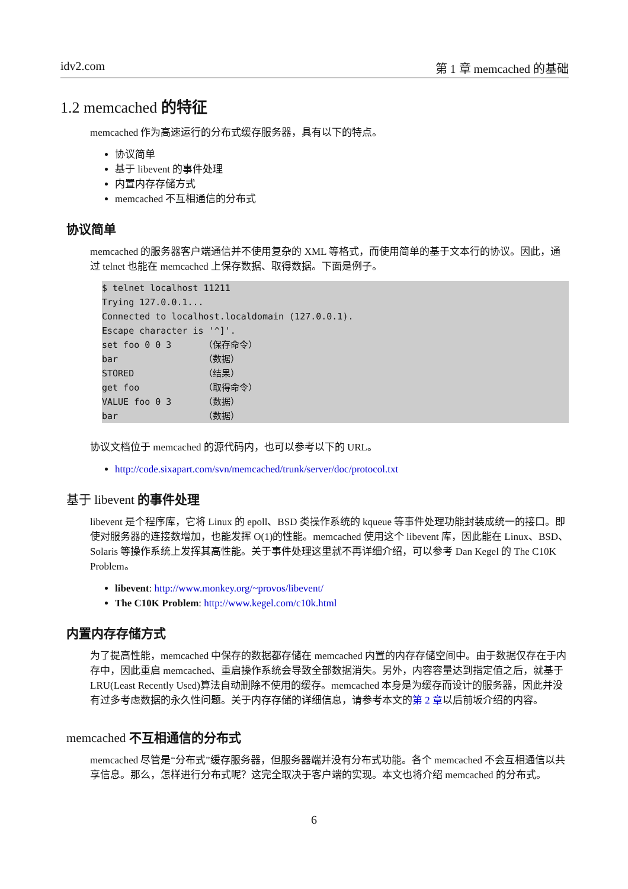idv2.com 第 1 章 memcached 的基础
1.2 memcached 的特征
memcached 作为高速运行的分布式缓存服务器，具有以下的特点。
协议简单
基于 libevent 的事件处理
内置内存存储方式
memcached 不互相通信的分布式
协议简单
memcached 的服务器客户端通信并不使用复杂的 XML 等格式，而使用简单的基于文本行的协议。因此，通过 telnet 也能在 memcached 上保存数据、取得数据。下面是例子。
$ telnet localhost 11211
Trying 127.0.0.1...
Connected to localhost.localdomain (127.0.0.1).
Escape character is '^]'.
set foo 0 0 3      （保存命令）
bar                （数据）
STORED             （结果）
get foo            （取得命令）
VALUE foo 0 3      （数据）
bar                （数据）
协议文档位于 memcached 的源代码内，也可以参考以下的 URL。
http://code.sixapart.com/svn/memcached/trunk/server/doc/protocol.txt
基于 libevent 的事件处理
libevent 是个程序库，它将 Linux 的 epoll、BSD 类操作系统的 kqueue 等事件处理功能封装成统一的接口。即使对服务器的连接数增加，也能发挥 O(1)的性能。memcached 使用这个 libevent 库，因此能在 Linux、BSD、Solaris 等操作系统上发挥其高性能。关于事件处理这里就不再详细介绍，可以参考 Dan Kegel 的 The C10K Problem。
libevent: http://www.monkey.org/~provos/libevent/
The C10K Problem: http://www.kegel.com/c10k.html
内置内存存储方式
为了提高性能，memcached 中保存的数据都存储在 memcached 内置的内存存储空间中。由于数据仅存在于内存中，因此重启 memcached、重启操作系统会导致全部数据消失。另外，内容容量达到指定值之后，就基于 LRU(Least Recently Used)算法自动删除不使用的缓存。memcached 本身是为缓存而设计的服务器，因此并没有过多考虑数据的永久性问题。关于内存存储的详细信息，请参考本文的第 2 章以后前坂介绍的内容。
memcached 不互相通信的分布式
memcached 尽管是“分布式”缓存服务器，但服务器端并没有分布式功能。各个 memcached 不会互相通信以共享信息。那么，怎样进行分布式呢？这完全取决于客户端的实现。本文也将介绍 memcached 的分布式。
6